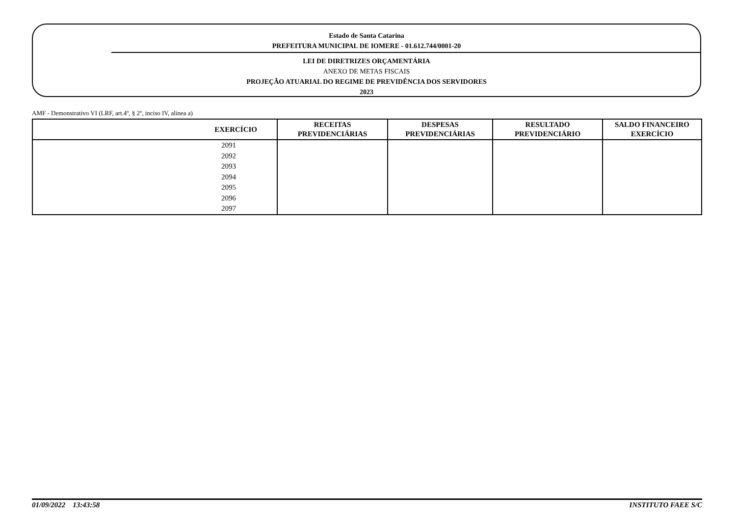Estado de Santa Catarina
PREFEITURA MUNICIPAL DE IOMERE - 01.612.744/0001-20
LEI DE DIRETRIZES ORÇAMENTÁRIA
ANEXO DE METAS FISCAIS
PROJEÇÃO ATUARIAL DO REGIME DE PREVIDÊNCIA DOS SERVIDORES
2023
AMF - Demonstrativo VI (LRF, art.4º, § 2º, inciso IV, alinea a)
| EXERCÍCIO | RECEITAS PREVIDENCIÁRIAS | DESPESAS PREVIDENCIÁRIAS | RESULTADO PREVIDENCIÁRIO | SALDO FINANCEIRO EXERCÍCIO |
| --- | --- | --- | --- | --- |
| 2091 | | | | |
| 2092 | | | | |
| 2093 | | | | |
| 2094 | | | | |
| 2095 | | | | |
| 2096 | | | | |
| 2097 | | | | |
01/09/2022 13:43:58 INSTITUTO FAEE S/C